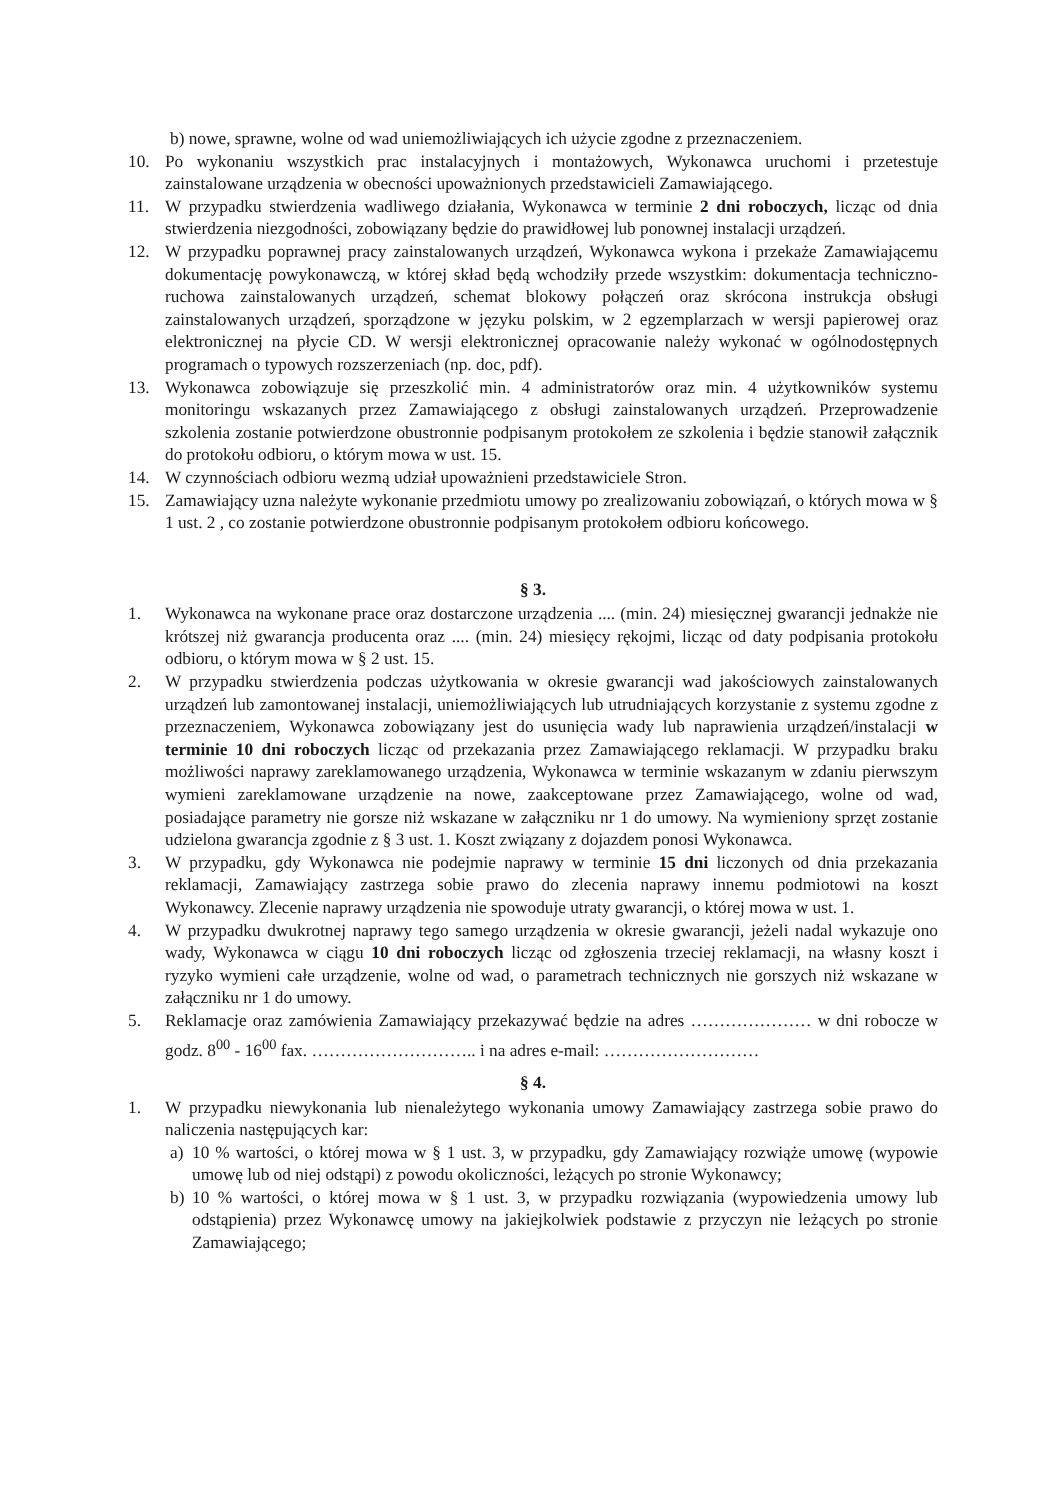b) nowe, sprawne, wolne od wad uniemożliwiających ich użycie zgodne z przeznaczeniem.
10. Po wykonaniu wszystkich prac instalacyjnych i montażowych, Wykonawca uruchomi i przetestuje zainstalowane urządzenia w obecności upoważnionych przedstawicieli Zamawiającego.
11. W przypadku stwierdzenia wadliwego działania, Wykonawca w terminie 2 dni roboczych, licząc od dnia stwierdzenia niezgodności, zobowiązany będzie do prawidłowej lub ponownej instalacji urządzeń.
12. W przypadku poprawnej pracy zainstalowanych urządzeń, Wykonawca wykona i przekaże Zamawiającemu dokumentację powykonawczą, w której skład będą wchodziły przede wszystkim: dokumentacja techniczno-ruchowa zainstalowanych urządzeń, schemat blokowy połączeń oraz skrócona instrukcja obsługi zainstalowanych urządzeń, sporządzone w języku polskim, w 2 egzemplarzach w wersji papierowej oraz elektronicznej na płycie CD. W wersji elektronicznej opracowanie należy wykonać w ogólnodostępnych programach o typowych rozszerzeniach (np. doc, pdf).
13. Wykonawca zobowiązuje się przeszkolić min. 4 administratorów oraz min. 4 użytkowników systemu monitoringu wskazanych przez Zamawiającego z obsługi zainstalowanych urządzeń. Przeprowadzenie szkolenia zostanie potwierdzone obustronnie podpisanym protokołem ze szkolenia i będzie stanowił załącznik do protokołu odbioru, o którym mowa w ust. 15.
14. W czynnościach odbioru wezmą udział upoważnieni przedstawiciele Stron.
15. Zamawiający uzna należyte wykonanie przedmiotu umowy po zrealizowaniu zobowiązań, o których mowa w § 1 ust. 2 , co zostanie potwierdzone obustronnie podpisanym protokołem odbioru końcowego.
§ 3.
1. Wykonawca na wykonane prace oraz dostarczone urządzenia .... (min. 24) miesięcznej gwarancji jednakże nie krótszej niż gwarancja producenta oraz .... (min. 24) miesięcy rękojmi, licząc od daty podpisania protokołu odbioru, o którym mowa w § 2 ust. 15.
2. W przypadku stwierdzenia podczas użytkowania w okresie gwarancji wad jakościowych zainstalowanych urządzeń lub zamontowanej instalacji, uniemożliwiających lub utrudniających korzystanie z systemu zgodne z przeznaczeniem, Wykonawca zobowiązany jest do usunięcia wady lub naprawienia urządzeń/instalacji w terminie 10 dni roboczych licząc od przekazania przez Zamawiającego reklamacji. W przypadku braku możliwości naprawy zareklamowanego urządzenia, Wykonawca w terminie wskazanym w zdaniu pierwszym wymieni zareklamowane urządzenie na nowe, zaakceptowane przez Zamawiającego, wolne od wad, posiadające parametry nie gorsze niż wskazane w załączniku nr 1 do umowy. Na wymieniony sprzęt zostanie udzielona gwarancja zgodnie z § 3 ust. 1. Koszt związany z dojazdem ponosi Wykonawca.
3. W przypadku, gdy Wykonawca nie podejmie naprawy w terminie 15 dni liczonych od dnia przekazania reklamacji, Zamawiający zastrzega sobie prawo do zlecenia naprawy innemu podmiotowi na koszt Wykonawcy. Zlecenie naprawy urządzenia nie spowoduje utraty gwarancji, o której mowa w ust. 1.
4. W przypadku dwukrotnej naprawy tego samego urządzenia w okresie gwarancji, jeżeli nadal wykazuje ono wady, Wykonawca w ciągu 10 dni roboczych licząc od zgłoszenia trzeciej reklamacji, na własny koszt i ryzyko wymieni całe urządzenie, wolne od wad, o parametrach technicznych nie gorszych niż wskazane w załączniku nr 1 do umowy.
5. Reklamacje oraz zamówienia Zamawiający przekazywać będzie na adres ………………… w dni robocze w godz. 8<sup>00</sup> - 16<sup>00</sup> fax. ……………………….. i na adres e-mail: ………………………
§ 4.
1. W przypadku niewykonania lub nienależytego wykonania umowy Zamawiający zastrzega sobie prawo do naliczenia następujących kar:
a) 10 % wartości, o której mowa w § 1 ust. 3, w przypadku, gdy Zamawiający rozwiąże umowę (wypowie umowę lub od niej odstąpi) z powodu okoliczności, leżących po stronie Wykonawcy;
b) 10 % wartości, o której mowa w § 1 ust. 3, w przypadku rozwiązania (wypowiedzenia umowy lub odstąpienia) przez Wykonawcę umowy na jakiejkolwiek podstawie z przyczyn nie leżących po stronie Zamawiającego;